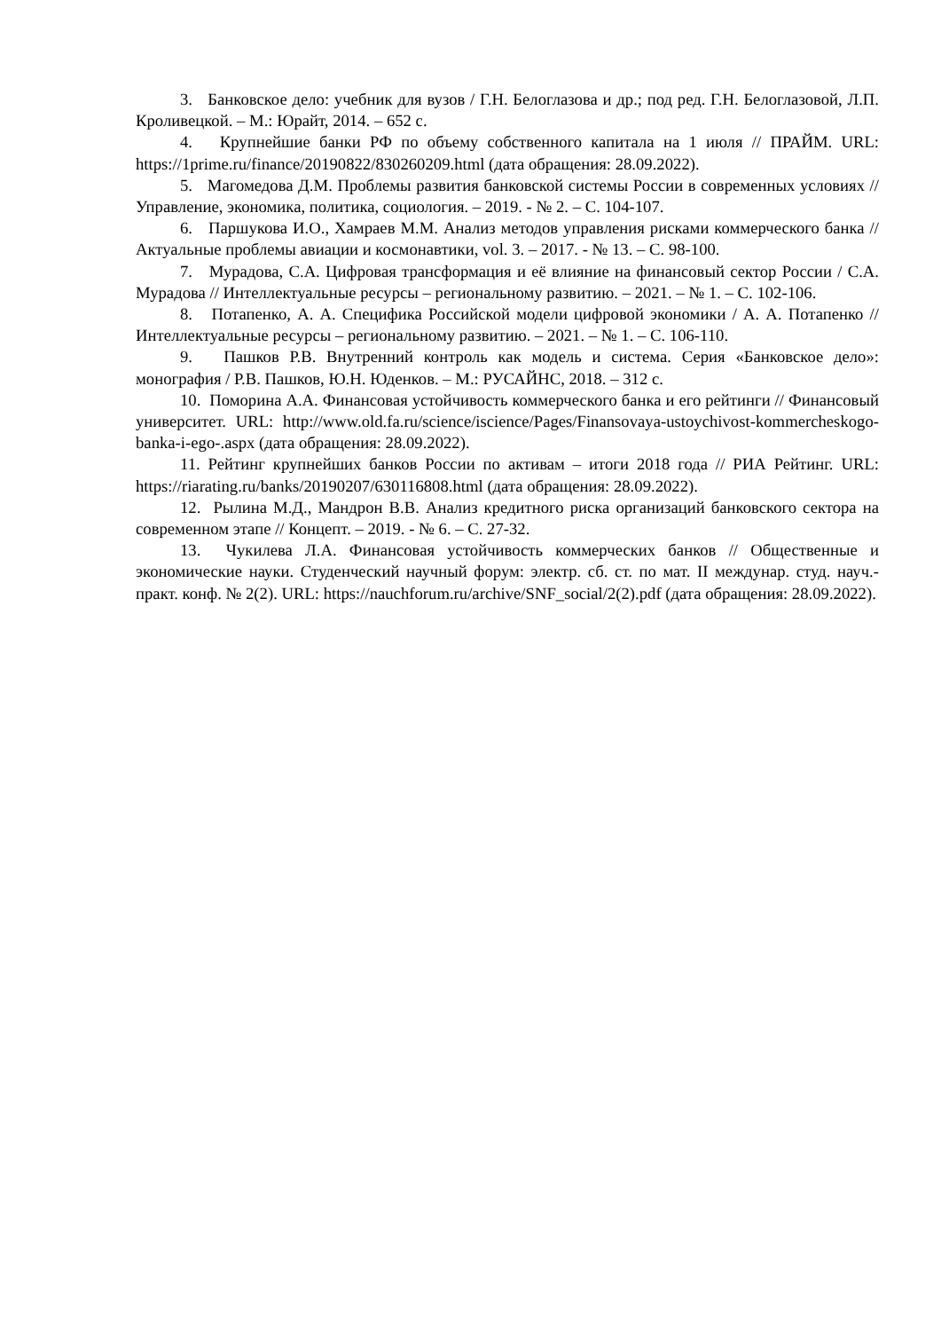3. Банковское дело: учебник для вузов / Г.Н. Белоглазова и др.; под ред. Г.Н. Белоглазовой, Л.П. Кроливецкой. – М.: Юрайт, 2014. – 652 с.
4. Крупнейшие банки РФ по объему собственного капитала на 1 июля // ПРАЙМ. URL: https://1prime.ru/finance/20190822/830260209.html (дата обращения: 28.09.2022).
5. Магомедова Д.М. Проблемы развития банковской системы России в современных условиях // Управление, экономика, политика, социология. – 2019. - № 2. – С. 104-107.
6. Паршукова И.О., Хамраев М.М. Анализ методов управления рисками коммерческого банка // Актуальные проблемы авиации и космонавтики, vol. 3. – 2017. - № 13. – С. 98-100.
7. Мурадова, С.А. Цифровая трансформация и её влияние на финансовый сектор России / С.А. Мурадова // Интеллектуальные ресурсы – региональному развитию. – 2021. – № 1. – С. 102-106.
8. Потапенко, А. А. Специфика Российской модели цифровой экономики / А. А. Потапенко // Интеллектуальные ресурсы – региональному развитию. – 2021. – № 1. – С. 106-110.
9. Пашков Р.В. Внутренний контроль как модель и система. Серия «Банковское дело»: монография / Р.В. Пашков, Ю.Н. Юденков. – М.: РУСАЙНС, 2018. – 312 с.
10. Поморина А.А. Финансовая устойчивость коммерческого банка и его рейтинги // Финансовый университет. URL: http://www.old.fa.ru/science/iscience/Pages/Finansovaya-ustoychivost-kommercheskogo-banka-i-ego-.aspx (дата обращения: 28.09.2022).
11. Рейтинг крупнейших банков России по активам – итоги 2018 года // РИА Рейтинг. URL: https://riarating.ru/banks/20190207/630116808.html (дата обращения: 28.09.2022).
12. Рылина М.Д., Мандрон В.В. Анализ кредитного риска организаций банковского сектора на современном этапе // Концепт. – 2019. - № 6. – С. 27-32.
13. Чукилева Л.А. Финансовая устойчивость коммерческих банков // Общественные и экономические науки. Студенческий научный форум: электр. сб. ст. по мат. II междунар. студ. науч.-практ. конф. № 2(2). URL: https://nauchforum.ru/archive/SNF_social/2(2).pdf (дата обращения: 28.09.2022).